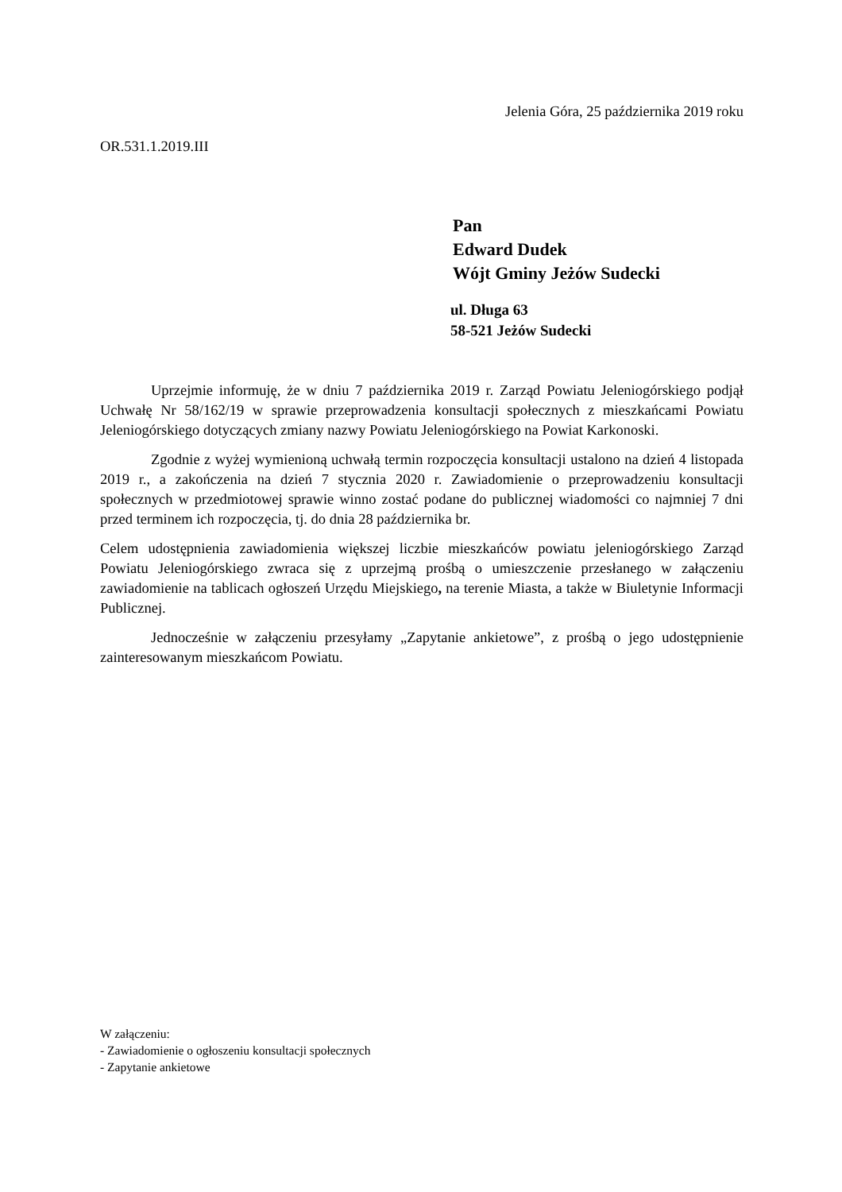Jelenia Góra, 25 października 2019 roku
OR.531.1.2019.III
Pan
Edward Dudek
Wójt Gminy Jeżów Sudecki
ul. Długa 63
58-521 Jeżów Sudecki
Uprzejmie informuję, że w dniu 7 października 2019 r. Zarząd Powiatu Jeleniogórskiego podjął Uchwałę Nr 58/162/19 w sprawie przeprowadzenia konsultacji społecznych z mieszkańcami Powiatu Jeleniogórskiego dotyczących zmiany nazwy Powiatu Jeleniogórskiego na Powiat Karkonoski.
Zgodnie z wyżej wymienioną uchwałą termin rozpoczęcia konsultacji ustalono na dzień 4 listopada 2019 r., a zakończenia na dzień 7 stycznia 2020 r. Zawiadomienie o przeprowadzeniu konsultacji społecznych w przedmiotowej sprawie winno zostać podane do publicznej wiadomości co najmniej 7 dni przed terminem ich rozpoczęcia, tj. do dnia 28 października br.
Celem udostępnienia zawiadomienia większej liczbie mieszkańców powiatu jeleniogórskiego Zarząd Powiatu Jeleniogórskiego zwraca się z uprzejmą prośbą o umieszczenie przesłanego w załączeniu zawiadomienie na tablicach ogłoszeń Urzędu Miejskiego, na terenie Miasta, a także w Biuletynie Informacji Publicznej.
Jednocześnie w załączeniu przesyłamy „Zapytanie ankietowe”, z prośbą o jego udostępnienie zainteresowanym mieszkańcom Powiatu.
W załączeniu:
- Zawiadomienie o ogłoszeniu konsultacji społecznych
- Zapytanie ankietowe